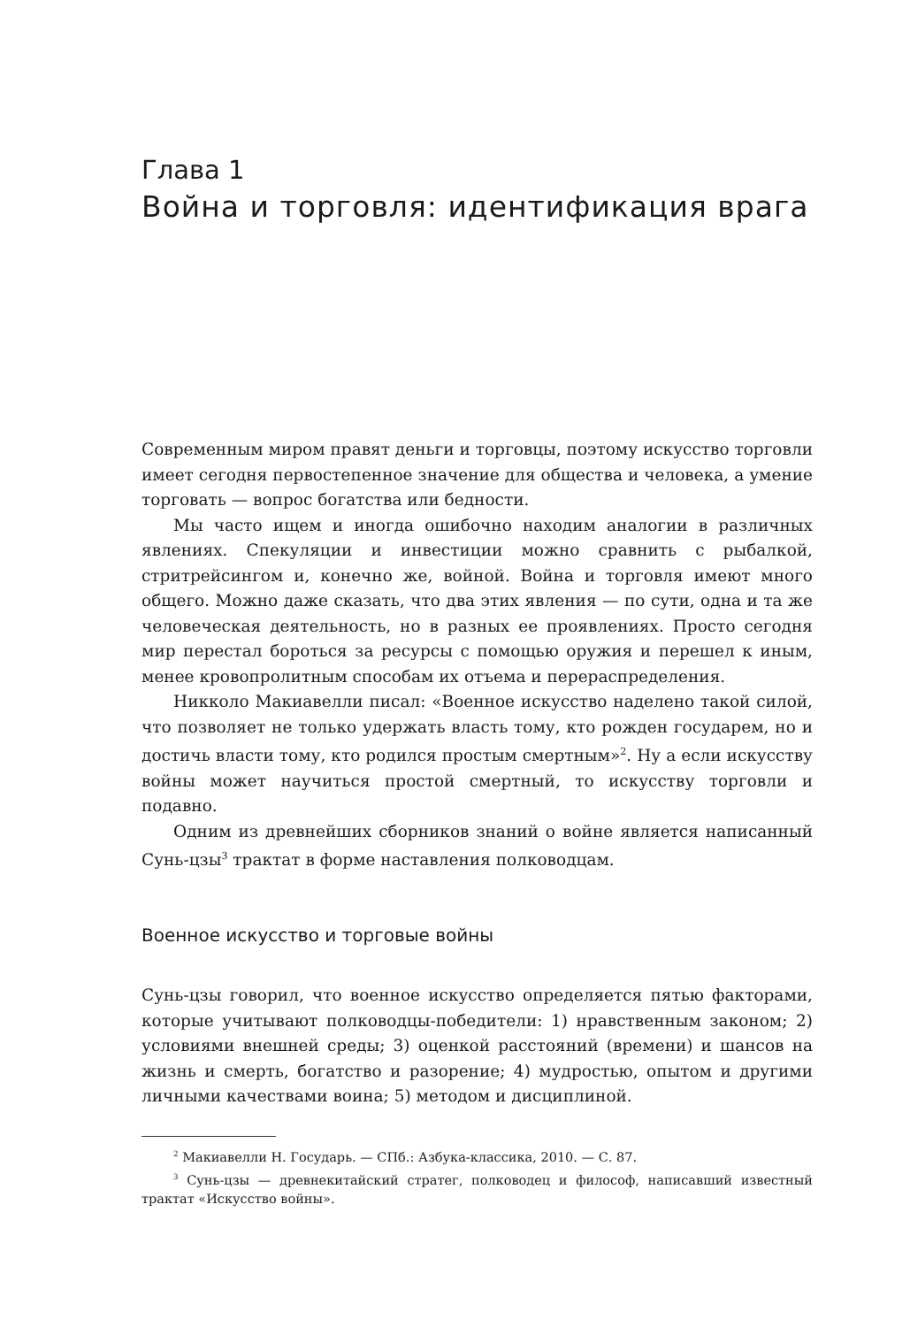Глава 1
Война и торговля: идентификация врага
Современным миром правят деньги и торговцы, поэтому искусство торговли имеет сегодня первостепенное значение для общества и человека, а умение торговать — вопрос богатства или бедности.
Мы часто ищем и иногда ошибочно находим аналогии в различных явлениях. Спекуляции и инвестиции можно сравнить с рыбалкой, стритрейсингом и, конечно же, войной. Война и торговля имеют много общего. Можно даже сказать, что два этих явления — по сути, одна и та же человеческая деятельность, но в разных ее проявлениях. Просто сегодня мир перестал бороться за ресурсы с помощью оружия и перешел к иным, менее кровопролитным способам их отъема и перераспределения.
Никколо Макиавелли писал: «Военное искусство наделено такой силой, что позволяет не только удержать власть тому, кто рожден государем, но и достичь власти тому, кто родился простым смертным»<sup>2</sup>. Ну а если искусству войны может научиться простой смертный, то искусству торговли и подавно.
Одним из древнейших сборников знаний о войне является написанный Сунь-цзы<sup>3</sup> трактат в форме наставления полководцам.
Военное искусство и торговые войны
Сунь-цзы говорил, что военное искусство определяется пятью факторами, которые учитывают полководцы-победители: 1) нравственным законом; 2) условиями внешней среды; 3) оценкой расстояний (времени) и шансов на жизнь и смерть, богатство и разорение; 4) мудростью, опытом и другими личными качествами воина; 5) методом и дисциплиной.
<sup>2</sup> Макиавелли Н. Государь. — СПб.: Азбука-классика, 2010. — С. 87.
<sup>3</sup> Сунь-цзы — древнекитайский стратег, полководец и философ, написавший известный трактат «Искусство войны».